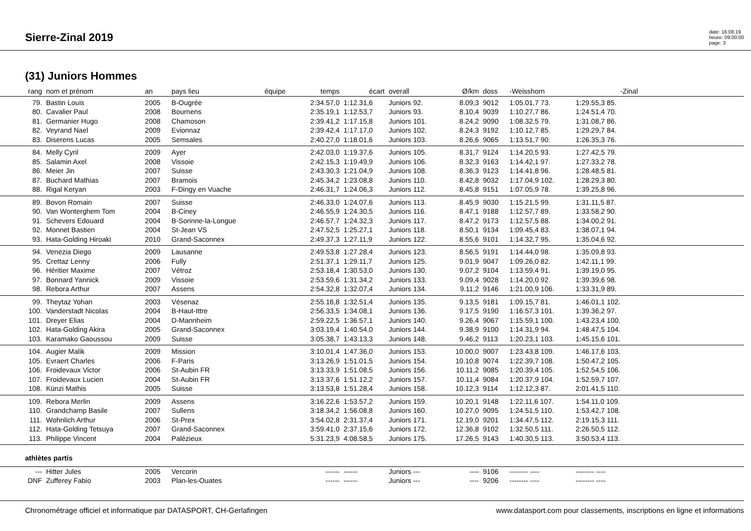Sierre-Zinal 2019
date: 16.08.19
heure: 09:00:00
page: 3
(31) Juniors Hommes
| rang | nom et prénom | an | pays lieu | équipe | temps | écart | overall | Ø/km | doss | -Weisshorn | -Zinal | |
| --- | --- | --- | --- | --- | --- | --- | --- | --- | --- | --- | --- | --- |
| 79. | Bastin Louis | 2005 | B-Ougrée | | 2:34.57,0 | 1:12.31,6 | Juniors 92. | 8.09,3 | 9012 | 1:05.01,7 73. | 1:29.55,3 85. | |
| 80. | Cavalier Paul | 2008 | Bournens | | 2:35.19,1 | 1:12.53,7 | Juniors 93. | 8.10,4 | 9039 | 1:10.27,7 86. | 1:24.51,4 70. | |
| 81. | Germanier Hugo | 2008 | Chamoson | | 2:39.41,2 | 1:17.15,8 | Juniors 101. | 8.24,2 | 9090 | 1:08.32,5 79. | 1:31.08,7 86. | |
| 82. | Veyrand Nael | 2009 | Evionnaz | | 2:39.42,4 | 1:17.17,0 | Juniors 102. | 8.24,3 | 9192 | 1:10.12,7 85. | 1:29.29,7 84. | |
| 83. | Diserens Lucas | 2005 | Semsales | | 2:40.27,0 | 1:18.01,6 | Juniors 103. | 8.26,6 | 9065 | 1:13.51,7 90. | 1:26.35,3 76. | |
| 84. | Melly Cyril | 2009 | Ayer | | 2:42.03,0 | 1:19.37,6 | Juniors 105. | 8.31,7 | 9124 | 1:14.20,5 93. | 1:27.42,5 79. | |
| 85. | Salamin Axel | 2008 | Vissoie | | 2:42.15,3 | 1:19.49,9 | Juniors 106. | 8.32,3 | 9163 | 1:14.42,1 97. | 1:27.33,2 78. | |
| 86. | Meier Jin | 2007 | Suisse | | 2:43.30,3 | 1:21.04,9 | Juniors 108. | 8.36,3 | 9123 | 1:14.41,8 96. | 1:28.48,5 81. | |
| 87. | Buchard Mathias | 2007 | Bramois | | 2:45.34,2 | 1:23.08,8 | Juniors 110. | 8.42,8 | 9032 | 1:17.04,9 102. | 1:28.29,3 80. | |
| 88. | Rigal Keryan | 2003 | F-Dingy en Vuache | | 2:46.31,7 | 1:24.06,3 | Juniors 112. | 8.45,8 | 9151 | 1:07.05,9 78. | 1:39.25,8 96. | |
| 89. | Bovon Romain | 2007 | Suisse | | 2:46.33,0 | 1:24.07,6 | Juniors 113. | 8.45,9 | 9030 | 1:15.21,5 99. | 1:31.11,5 87. | |
| 90. | Van Wonterghem Tom | 2004 | B-Ciney | | 2:46.55,9 | 1:24.30,5 | Juniors 116. | 8.47,1 | 9188 | 1:12.57,7 89. | 1:33.58,2 90. | |
| 91. | Schevers Edouard | 2004 | B-Sorinne-la-Longue | | 2:46.57,7 | 1:24.32,3 | Juniors 117. | 8.47,2 | 9173 | 1:12.57,5 88. | 1:34.00,2 91. | |
| 92. | Monnet Bastien | 2004 | St-Jean VS | | 2:47.52,5 | 1:25.27,1 | Juniors 118. | 8.50,1 | 9134 | 1:09.45,4 83. | 1:38.07,1 94. | |
| 93. | Hata-Golding Hiroaki | 2010 | Grand-Saconnex | | 2:49.37,3 | 1:27.11,9 | Juniors 122. | 8.55,6 | 9101 | 1:14.32,7 95. | 1:35.04,6 92. | |
| 94. | Venezia Diego | 2009 | Lausanne | | 2:49.53,8 | 1:27.28,4 | Juniors 123. | 8.56,5 | 9191 | 1:14.44,0 98. | 1:35.09,8 93. | |
| 95. | Crettaz Lenny | 2006 | Fully | | 2:51.37,1 | 1:29.11,7 | Juniors 125. | 9.01,9 | 9047 | 1:09.26,0 82. | 1:42.11,1 99. | |
| 96. | Héritier Maxime | 2007 | Vétroz | | 2:53.18,4 | 1:30.53,0 | Juniors 130. | 9.07,2 | 9104 | 1:13.59,4 91. | 1:39.19,0 95. | |
| 97. | Bonnard Yannick | 2009 | Vissoie | | 2:53.59,6 | 1:31.34,2 | Juniors 133. | 9.09,4 | 9028 | 1:14.20,0 92. | 1:39.39,6 98. | |
| 98. | Rebora Arthur | 2007 | Assens | | 2:54.32,8 | 1:32.07,4 | Juniors 134. | 9.11,2 | 9146 | 1:21.00,9 106. | 1:33.31,9 89. | |
| 99. | Theytaz Yohan | 2003 | Vésenaz | | 2:55.16,8 | 1:32.51,4 | Juniors 135. | 9.13,5 | 9181 | 1:09.15,7 81. | 1:46.01,1 102. | |
| 100. | Vanderstadt Nicolas | 2004 | B-Haut-Ittre | | 2:56.33,5 | 1:34.08,1 | Juniors 136. | 9.17,5 | 9190 | 1:16.57,3 101. | 1:39.36,2 97. | |
| 101. | Dreyer Elias | 2004 | D-Mannheim | | 2:59.22,5 | 1:36.57,1 | Juniors 140. | 9.26,4 | 9067 | 1:15.59,1 100. | 1:43.23,4 100. | |
| 102. | Hata-Golding Akira | 2005 | Grand-Saconnex | | 3:03.19,4 | 1:40.54,0 | Juniors 144. | 9.38,9 | 9100 | 1:14.31,9 94. | 1:48.47,5 104. | |
| 103. | Karamako Gaoussou | 2009 | Suisse | | 3:05.38,7 | 1:43.13,3 | Juniors 148. | 9.46,2 | 9113 | 1:20.23,1 103. | 1:45.15,6 101. | |
| 104. | Augier Malik | 2009 | Mission | | 3:10.01,4 | 1:47.36,0 | Juniors 153. | 10.00,0 | 9007 | 1:23.43,8 109. | 1:46.17,6 103. | |
| 105. | Evraert Charles | 2006 | F-Paris | | 3:13.26,9 | 1:51.01,5 | Juniors 154. | 10.10,8 | 9074 | 1:22.39,7 108. | 1:50.47,2 105. | |
| 106. | Froidevaux Victor | 2006 | St-Aubin FR | | 3:13.33,9 | 1:51.08,5 | Juniors 156. | 10.11,2 | 9085 | 1:20.39,4 105. | 1:52.54,5 106. | |
| 107. | Froidevaux Lucien | 2004 | St-Aubin FR | | 3:13.37,6 | 1:51.12,2 | Juniors 157. | 10.11,4 | 9084 | 1:20.37,9 104. | 1:52.59,7 107. | |
| 108. | Künzi Mathis | 2005 | Suisse | | 3:13.53,8 | 1:51.28,4 | Juniors 158. | 10.12,3 | 9114 | 1:12.12,3 87. | 2:01.41,5 110. | |
| 109. | Rebora Merlin | 2009 | Assens | | 3:16.22,6 | 1:53.57,2 | Juniors 159. | 10.20,1 | 9148 | 1:22.11,6 107. | 1:54.11,0 109. | |
| 110. | Grandchamp Basile | 2007 | Sullens | | 3:18.34,2 | 1:56.08,8 | Juniors 160. | 10.27,0 | 9095 | 1:24.51,5 110. | 1:53.42,7 108. | |
| 111. | Wohnlich Arthur | 2006 | St-Prex | | 3:54.02,8 | 2:31.37,4 | Juniors 171. | 12.19,0 | 9201 | 1:34.47,5 112. | 2:19.15,3 111. | |
| 112. | Hata-Golding Tetsuya | 2007 | Grand-Saconnex | | 3:59.41,0 | 2:37.15,6 | Juniors 172. | 12.36,8 | 9102 | 1:32.50,5 111. | 2:26.50,5 112. | |
| 113. | Philippe Vincent | 2004 | Palézieux | | 5:31.23,9 | 4:08.58,5 | Juniors 175. | 17.26,5 | 9143 | 1:40.30,5 113. | 3:50.53,4 113. | |
| athlètes partis | | | | | | | | | | | | |
| --- | Hitter Jules | 2005 | Vercorin | | ------ | ------ | Juniors --- | ---- | 9106 | -------- ---- | -------- ---- | |
| DNF | Zufferey Fabio | 2003 | Plan-les-Ouates | | ------ | ------ | Juniors --- | ---- | 9206 | -------- ---- | -------- ---- | |
Chronométrage officiel et informatique par DATASPORT, CH-Gerlafingen www.datasport.com pour classements, inscriptions en ligne et informations